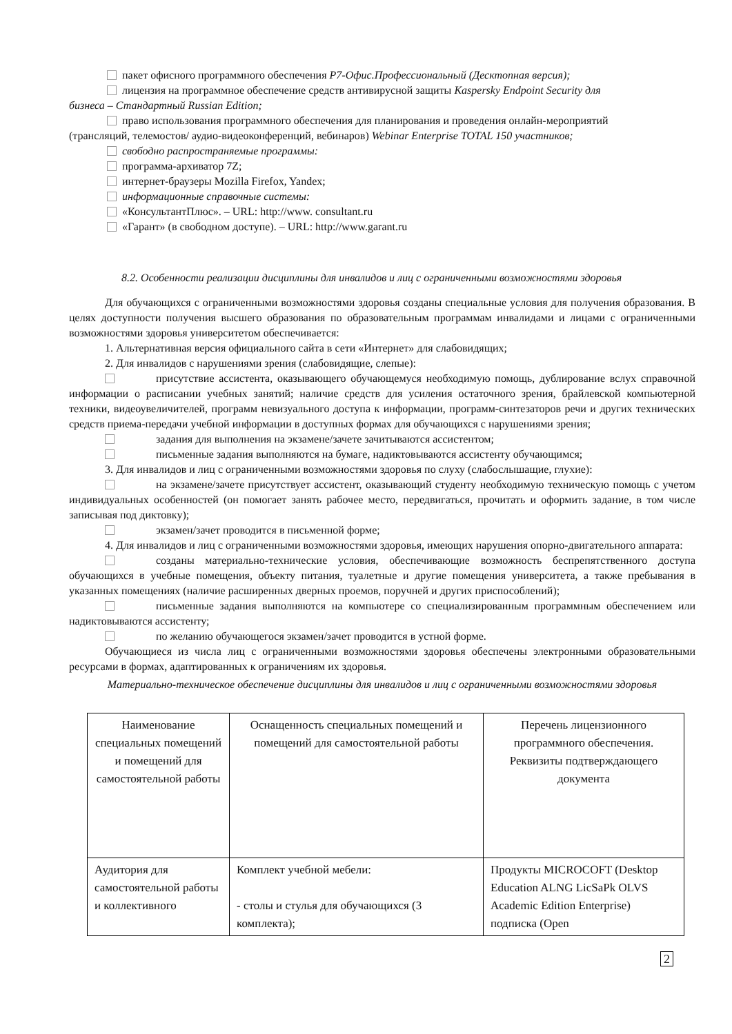пакет офисного программного обеспечения Р7-Офис.Профессиональный (Десктопная версия);
лицензия на программное обеспечение средств антивирусной защиты Kaspersky Endpoint Security для
бизнеса – Стандартный Russian Edition;
право использования программного обеспечения для планирования и проведения онлайн-мероприятий
(трансляций, телемостов/ аудио-видеоконференций, вебинаров) Webinar Enterprise TOTAL 150 участников;
свободно распространяемые программы:
программа-архиватор 7Z;
интернет-браузеры Mozilla Firefox, Yandex;
информационные справочные системы:
«КонсультантПлюс». – URL: http://www. consultant.ru
«Гарант» (в свободном доступе). – URL: http://www.garant.ru
8.2. Особенности реализации дисциплины для инвалидов и лиц с ограниченными возможностями здоровья
Для обучающихся с ограниченными возможностями здоровья созданы специальные условия для получения образования. В целях доступности получения высшего образования по образовательным программам инвалидами и лицами с ограниченными возможностями здоровья университетом обеспечивается:
1. Альтернативная версия официального сайта в сети «Интернет» для слабовидящих;
2. Для инвалидов с нарушениями зрения (слабовидящие, слепые):
присутствие ассистента, оказывающего обучающемуся необходимую помощь, дублирование вслух справочной информации о расписании учебных занятий; наличие средств для усиления остаточного зрения, брайлевской компьютерной техники, видеоувеличителей, программ невизуального доступа к информации, программ-синтезаторов речи и других технических средств приема-передачи учебной информации в доступных формах для обучающихся с нарушениями зрения;
задания для выполнения на экзамене/зачете зачитываются ассистентом;
письменные задания выполняются на бумаге, надиктовываются ассистенту обучающимся;
3. Для инвалидов и лиц с ограниченными возможностями здоровья по слуху (слабослышащие, глухие):
на экзамене/зачете присутствует ассистент, оказывающий студенту необходимую техническую помощь с учетом индивидуальных особенностей (он помогает занять рабочее место, передвигаться, прочитать и оформить задание, в том числе записывая под диктовку);
экзамен/зачет проводится в письменной форме;
4. Для инвалидов и лиц с ограниченными возможностями здоровья, имеющих нарушения опорно-двигательного аппарата:
созданы материально-технические условия, обеспечивающие возможность беспрепятственного доступа обучающихся в учебные помещения, объекту питания, туалетные и другие помещения университета, а также пребывания в указанных помещениях (наличие расширенных дверных проемов, поручней и других приспособлений);
письменные задания выполняются на компьютере со специализированным программным обеспечением или надиктовываются ассистенту;
по желанию обучающегося экзамен/зачет проводится в устной форме.
Обучающиеся из числа лиц с ограниченными возможностями здоровья обеспечены электронными образовательными ресурсами в формах, адаптированных к ограничениям их здоровья.
Материально-техническое обеспечение дисциплины для инвалидов и лиц с ограниченными возможностями здоровья
| Наименование специальных помещений и помещений для самостоятельной работы | Оснащенность специальных помещений и помещений для самостоятельной работы | Перечень лицензионного программного обеспечения. Реквизиты подтверждающего документа |
| --- | --- | --- |
| Аудитория для самостоятельной работы и коллективного | Комплект учебной мебели: - столы и стулья для обучающихся (3 комплекта); | Продукты MICROCOFT (Desktop Education ALNG LicSaPk OLVS Academic Edition Enterprise) подписка (Open |
2